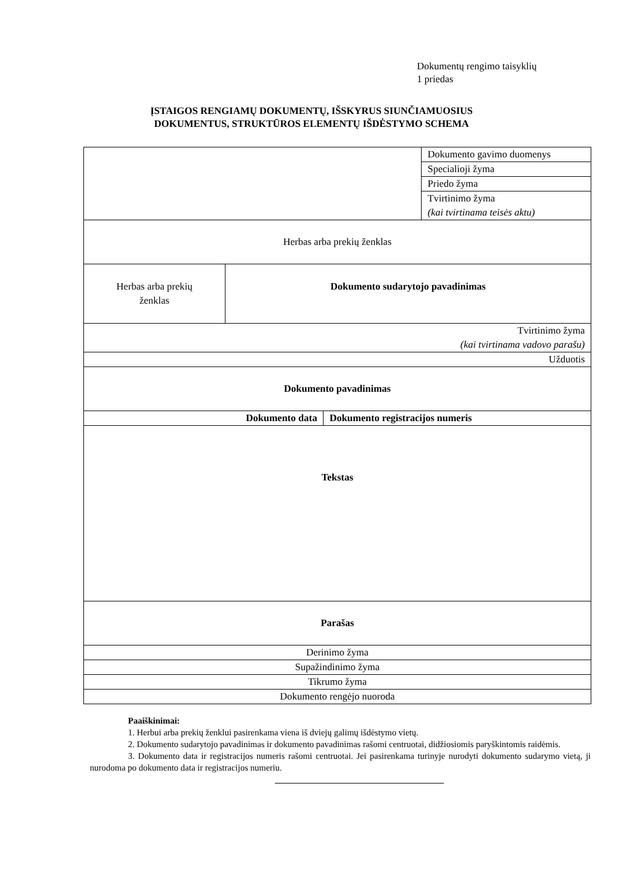Dokumentų rengimo taisyklių
1 priedas
ĮSTAIGOS RENGIAMŲ DOKUMENTŲ, IŠSKYRUS SIUNČIAMUOSIUS
DOKUMENTUS, STRUKTŪROS ELEMENTŲ IŠDĖSTYMO SCHEMA
| | | | Dokumento gavimo duomenys |
| | | | Specialioji žyma |
| | | | Priedo žyma |
| | | | Tvirtinimo žyma (kai tvirtinama teisės aktu) |
| Herbas arba prekių ženklas | | | |
| Herbas arba prekių ženklas | Dokumento sudarytojo pavadinimas | | |
| Tvirtinimo žyma (kai tvirtinama vadovo parašu) | | | |
| Užduotis | | | |
| Dokumento pavadinimas | | | |
| Dokumento data | | Dokumento registracijos numeris | |
| Tekstas | | | |
| Parašas | | | |
| Derinimo žyma | | | |
| Supažindinimo žyma | | | |
| Tikrumo žyma | | | |
| Dokumento rengėjo nuoroda | | | |
Paaiškinimai:
1. Herbui arba prekių ženklui pasirenkama viena iš dviejų galimų išdėstymo vietų.
2. Dokumento sudarytojo pavadinimas ir dokumento pavadinimas rašomi centruotai, didžiosiomis paryškintomis raidėmis.
3. Dokumento data ir registracijos numeris rašomi centruotai. Jei pasirenkama turinyje nurodyti dokumento sudarymo vietą, ji nurodoma po dokumento data ir registracijos numeriu.